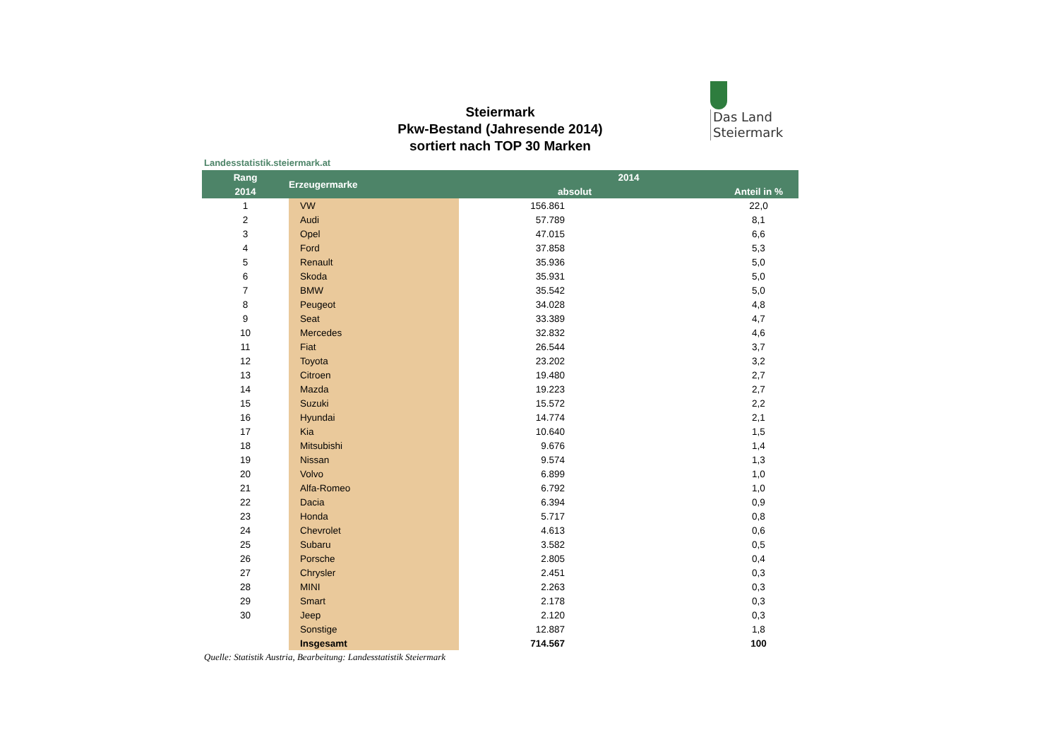Das Land
Steiermark
Steiermark
Pkw-Bestand (Jahresende 2014)
sortiert nach TOP 30 Marken
Landesstatistik.steiermark.at
| Rang | Erzeugermarke | 2014 | |
| --- | --- | --- | --- |
| 2014 | | absolut | Anteil in % |
| 1 | VW | 156.861 | 22,0 |
| 2 | Audi | 57.789 | 8,1 |
| 3 | Opel | 47.015 | 6,6 |
| 4 | Ford | 37.858 | 5,3 |
| 5 | Renault | 35.936 | 5,0 |
| 6 | Skoda | 35.931 | 5,0 |
| 7 | BMW | 35.542 | 5,0 |
| 8 | Peugeot | 34.028 | 4,8 |
| 9 | Seat | 33.389 | 4,7 |
| 10 | Mercedes | 32.832 | 4,6 |
| 11 | Fiat | 26.544 | 3,7 |
| 12 | Toyota | 23.202 | 3,2 |
| 13 | Citroen | 19.480 | 2,7 |
| 14 | Mazda | 19.223 | 2,7 |
| 15 | Suzuki | 15.572 | 2,2 |
| 16 | Hyundai | 14.774 | 2,1 |
| 17 | Kia | 10.640 | 1,5 |
| 18 | Mitsubishi | 9.676 | 1,4 |
| 19 | Nissan | 9.574 | 1,3 |
| 20 | Volvo | 6.899 | 1,0 |
| 21 | Alfa-Romeo | 6.792 | 1,0 |
| 22 | Dacia | 6.394 | 0,9 |
| 23 | Honda | 5.717 | 0,8 |
| 24 | Chevrolet | 4.613 | 0,6 |
| 25 | Subaru | 3.582 | 0,5 |
| 26 | Porsche | 2.805 | 0,4 |
| 27 | Chrysler | 2.451 | 0,3 |
| 28 | MINI | 2.263 | 0,3 |
| 29 | Smart | 2.178 | 0,3 |
| 30 | Jeep | 2.120 | 0,3 |
| | Sonstige | 12.887 | 1,8 |
| | Insgesamt | 714.567 | 100 |
Quelle: Statistik Austria, Bearbeitung: Landesstatistik Steiermark